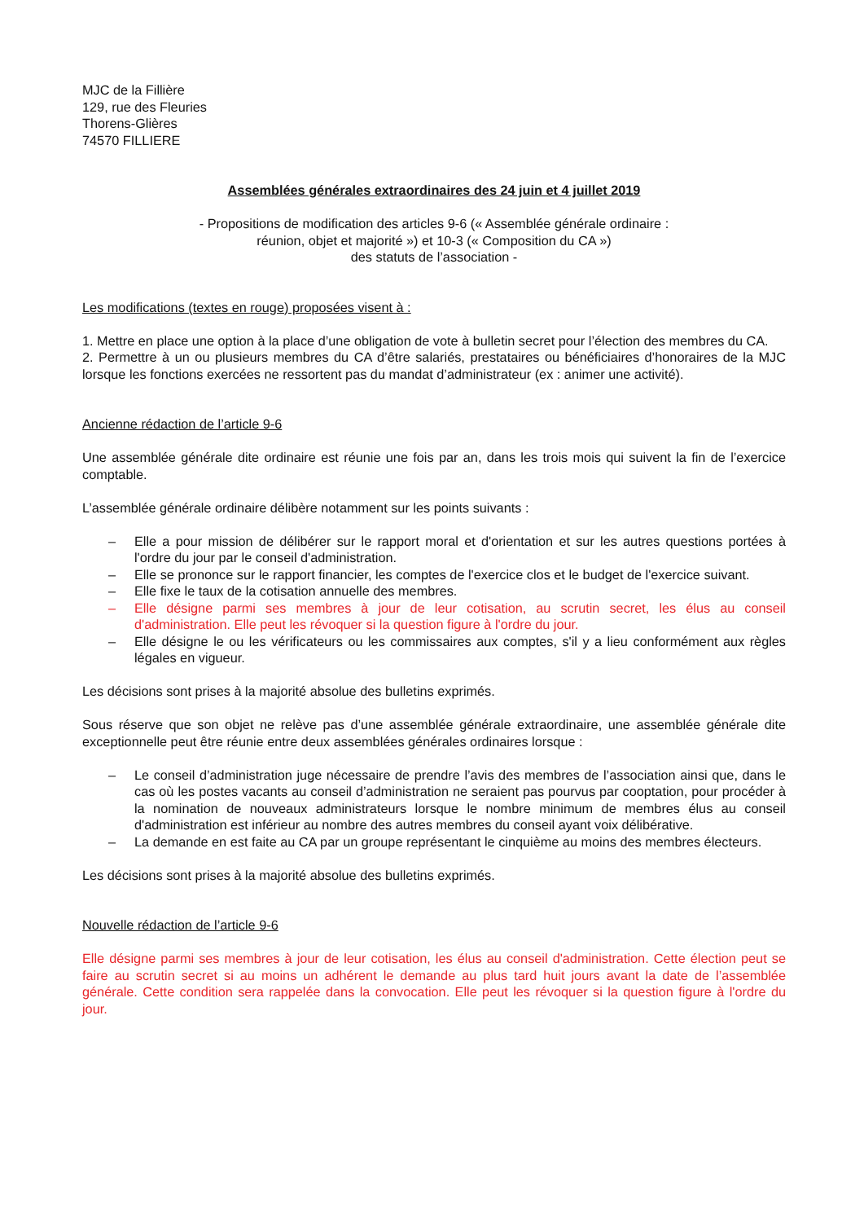MJC de la Fillière
129, rue des Fleuries
Thorens-Glières
74570 FILLIERE
Assemblées générales extraordinaires des 24 juin et 4 juillet 2019
- Propositions de modification des articles 9-6 (« Assemblée générale ordinaire :
réunion, objet et majorité ») et 10-3 (« Composition du CA »)
des statuts de l’association -
Les modifications (textes en rouge) proposées visent à :
1. Mettre en place une option à la place d’une obligation de vote à bulletin secret pour l’élection des membres du CA.
2. Permettre à un ou plusieurs membres du CA d’être salariés, prestataires ou bénéficiaires d’honoraires de la MJC lorsque les fonctions exercées ne ressortent pas du mandat d’administrateur (ex : animer une activité).
Ancienne rédaction de l’article 9-6
Une assemblée générale dite ordinaire est réunie une fois par an, dans les trois mois qui suivent la fin de l’exercice comptable.
L’assemblée générale ordinaire délibère notamment sur les points suivants :
– Elle a pour mission de délibérer sur le rapport moral et d'orientation et sur les autres questions portées à l'ordre du jour par le conseil d'administration.
– Elle se prononce sur le rapport financier, les comptes de l'exercice clos et le budget de l'exercice suivant.
– Elle fixe le taux de la cotisation annuelle des membres.
– Elle désigne parmi ses membres à jour de leur cotisation, au scrutin secret, les élus au conseil d'administration. Elle peut les révoquer si la question figure à l'ordre du jour.
– Elle désigne le ou les vérificateurs ou les commissaires aux comptes, s'il y a lieu conformément aux règles légales en vigueur.
Les décisions sont prises à la majorité absolue des bulletins exprimés.
Sous réserve que son objet ne relève pas d’une assemblée générale extraordinaire, une assemblée générale dite exceptionnelle peut être réunie entre deux assemblées générales ordinaires lorsque :
– Le conseil d’administration juge nécessaire de prendre l’avis des membres de l’association ainsi que, dans le cas où les postes vacants au conseil d’administration ne seraient pas pourvus par cooptation, pour procéder à la nomination de nouveaux administrateurs lorsque le nombre minimum de membres élus au conseil d'administration est inférieur au nombre des autres membres du conseil ayant voix délibérative.
– La demande en est faite au CA par un groupe représentant le cinquième au moins des membres électeurs.
Les décisions sont prises à la majorité absolue des bulletins exprimés.
Nouvelle rédaction de l’article 9-6
Elle désigne parmi ses membres à jour de leur cotisation, les élus au conseil d'administration. Cette élection peut se faire au scrutin secret si au moins un adhérent le demande au plus tard huit jours avant la date de l’assemblée générale. Cette condition sera rappelée dans la convocation. Elle peut les révoquer si la question figure à l'ordre du jour.